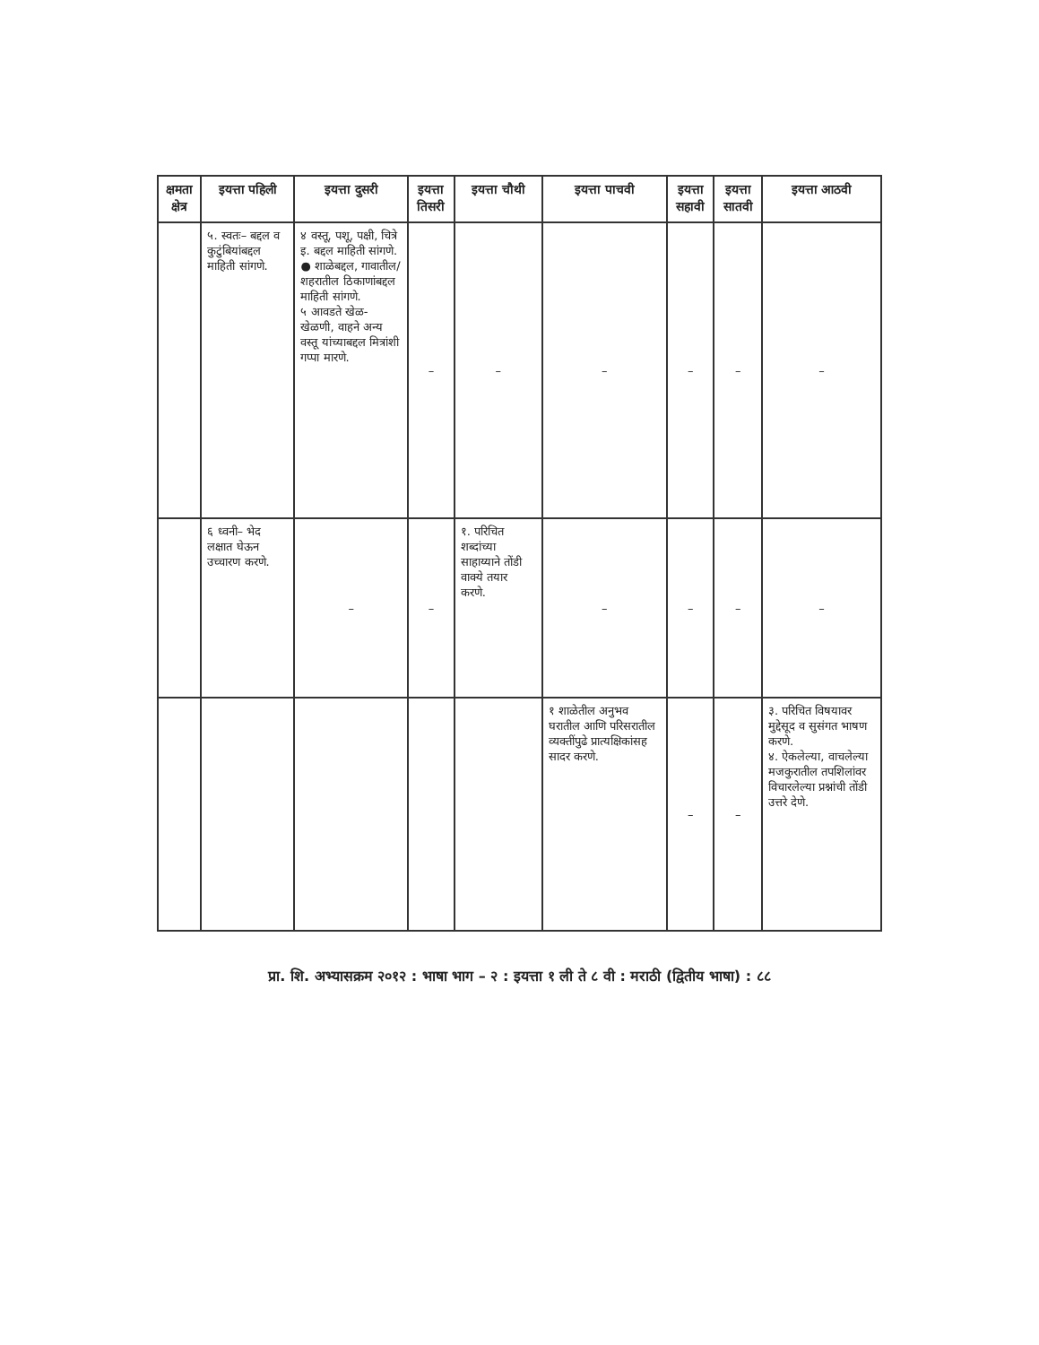| क्षमता क्षेत्र | इयत्ता पहिली | इयत्ता दुसरी | इयत्ता तिसरी | इयत्ता चौथी | इयत्ता पाचवी | इयत्ता सहावी | इयत्ता सातवी | इयत्ता आठवी |
| --- | --- | --- | --- | --- | --- | --- | --- | --- |
| | ५. स्वतः– बद्दल व कुटुंबियांबद्दल माहिती सांगणे. | ४ वस्तू, पशू, पक्षी, चित्रे इ. बद्दल माहिती सांगणे. ● शाळेबद्दल, गावातील/ शहरातील ठिकाणांबद्दल माहिती सांगणे. ५ आवडते खेळ- खेळणी, वाहने अन्य वस्तू यांच्याबद्दल मित्रांशी गप्पा मारणे. | – | – | – | – | – | – |
| | ६ ध्वनी– भेद लक्षात घेऊन उच्चारण करणे. | – | – | १. परिचित शब्दांच्या साहाय्याने तोंडी वाक्ये तयार करणे. | – | – | – | – |
| | | | | | १ शाळेतील अनुभव घरातील आणि परिसरातील व्यक्तींपुढे प्रात्यक्षिकांसह सादर करणे. | – | – | ३. परिचित विषयावर मुद्देसूद व सुसंगत भाषण करणे. ४. ऐकलेल्या, वाचलेल्या मजकुरातील तपशिलांवर विचारलेल्या प्रश्नांची तोंडी उत्तरे देणे. |
प्रा. शि. अभ्यासक्रम २०१२ : भाषा भाग – २ : इयत्ता १ ली ते ८ वी : मराठी (द्वितीय भाषा) : ८८